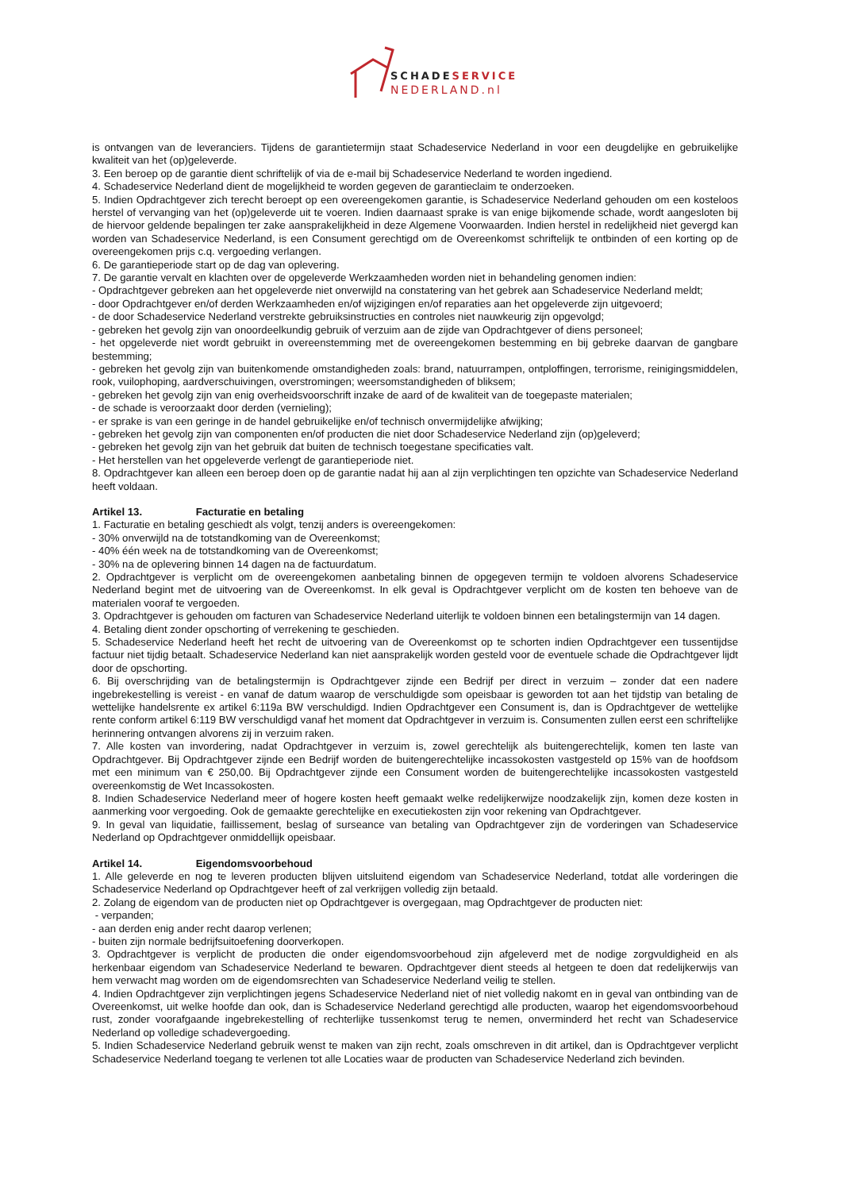SCHADESERVICE
NEDERLAND.nl
is ontvangen van de leveranciers. Tijdens de garantietermijn staat Schadeservice Nederland in voor een deugdelijke en gebruikelijke kwaliteit van het (op)geleverde.
3. Een beroep op de garantie dient schriftelijk of via de e-mail bij Schadeservice Nederland te worden ingediend.
4. Schadeservice Nederland dient de mogelijkheid te worden gegeven de garantieclaim te onderzoeken.
5. Indien Opdrachtgever zich terecht beroept op een overeengekomen garantie, is Schadeservice Nederland gehouden om een kosteloos herstel of vervanging van het (op)geleverde uit te voeren. Indien daarnaast sprake is van enige bijkomende schade, wordt aangesloten bij de hiervoor geldende bepalingen ter zake aansprakelijkheid in deze Algemene Voorwaarden. Indien herstel in redelijkheid niet gevergd kan worden van Schadeservice Nederland, is een Consument gerechtigd om de Overeenkomst schriftelijk te ontbinden of een korting op de overeengekomen prijs c.q. vergoeding verlangen.
6. De garantieperiode start op de dag van oplevering.
7. De garantie vervalt en klachten over de opgeleverde Werkzaamheden worden niet in behandeling genomen indien:
- Opdrachtgever gebreken aan het opgeleverde niet onverwijld na constatering van het gebrek aan Schadeservice Nederland meldt;
- door Opdrachtgever en/of derden Werkzaamheden en/of wijzigingen en/of reparaties aan het opgeleverde zijn uitgevoerd;
- de door Schadeservice Nederland verstrekte gebruiksinstructies en controles niet nauwkeurig zijn opgevolgd;
- gebreken het gevolg zijn van onoordeelkundig gebruik of verzuim aan de zijde van Opdrachtgever of diens personeel;
- het opgeleverde niet wordt gebruikt in overeenstemming met de overeengekomen bestemming en bij gebreke daarvan de gangbare bestemming;
- gebreken het gevolg zijn van buitenkomende omstandigheden zoals: brand, natuurrampen, ontploffingen, terrorisme, reinigingsmiddelen, rook, vuilophoping, aardverschuivingen, overstromingen; weersomstandigheden of bliksem;
- gebreken het gevolg zijn van enig overheidsvoorschrift inzake de aard of de kwaliteit van de toegepaste materialen;
- de schade is veroorzaakt door derden (vernieling);
- er sprake is van een geringe in de handel gebruikelijke en/of technisch onvermijdelijke afwijking;
- gebreken het gevolg zijn van componenten en/of producten die niet door Schadeservice Nederland zijn (op)geleverd;
- gebreken het gevolg zijn van het gebruik dat buiten de technisch toegestane specificaties valt.
- Het herstellen van het opgeleverde verlengt de garantieperiode niet.
8. Opdrachtgever kan alleen een beroep doen op de garantie nadat hij aan al zijn verplichtingen ten opzichte van Schadeservice Nederland heeft voldaan.
Artikel 13. Facturatie en betaling
1. Facturatie en betaling geschiedt als volgt, tenzij anders is overeengekomen:
- 30% onverwijld na de totstandkoming van de Overeenkomst;
- 40% één week na de totstandkoming van de Overeenkomst;
- 30% na de oplevering binnen 14 dagen na de factuurdatum.
2. Opdrachtgever is verplicht om de overeengekomen aanbetaling binnen de opgegeven termijn te voldoen alvorens Schadeservice Nederland begint met de uitvoering van de Overeenkomst. In elk geval is Opdrachtgever verplicht om de kosten ten behoeve van de materialen vooraf te vergoeden.
3. Opdrachtgever is gehouden om facturen van Schadeservice Nederland uiterlijk te voldoen binnen een betalingstermijn van 14 dagen.
4. Betaling dient zonder opschorting of verrekening te geschieden.
5. Schadeservice Nederland heeft het recht de uitvoering van de Overeenkomst op te schorten indien Opdrachtgever een tussentijdse factuur niet tijdig betaalt. Schadeservice Nederland kan niet aansprakelijk worden gesteld voor de eventuele schade die Opdrachtgever lijdt door de opschorting.
6. Bij overschrijding van de betalingstermijn is Opdrachtgever zijnde een Bedrijf per direct in verzuim – zonder dat een nadere ingebrekestelling is vereist - en vanaf de datum waarop de verschuldigde som opeisbaar is geworden tot aan het tijdstip van betaling de wettelijke handelsrente ex artikel 6:119a BW verschuldigd. Indien Opdrachtgever een Consument is, dan is Opdrachtgever de wettelijke rente conform artikel 6:119 BW verschuldigd vanaf het moment dat Opdrachtgever in verzuim is. Consumenten zullen eerst een schriftelijke herinnering ontvangen alvorens zij in verzuim raken.
7. Alle kosten van invordering, nadat Opdrachtgever in verzuim is, zowel gerechtelijk als buitengerechtelijk, komen ten laste van Opdrachtgever. Bij Opdrachtgever zijnde een Bedrijf worden de buitengerechtelijke incassokosten vastgesteld op 15% van de hoofdsom met een minimum van € 250,00. Bij Opdrachtgever zijnde een Consument worden de buitengerechtelijke incassokosten vastgesteld overeenkomstig de Wet Incassokosten.
8. Indien Schadeservice Nederland meer of hogere kosten heeft gemaakt welke redelijkerwijze noodzakelijk zijn, komen deze kosten in aanmerking voor vergoeding. Ook de gemaakte gerechtelijke en executiekosten zijn voor rekening van Opdrachtgever.
9. In geval van liquidatie, faillissement, beslag of surseance van betaling van Opdrachtgever zijn de vorderingen van Schadeservice Nederland op Opdrachtgever onmiddellijk opeisbaar.
Artikel 14. Eigendomsvoorbehoud
1. Alle geleverde en nog te leveren producten blijven uitsluitend eigendom van Schadeservice Nederland, totdat alle vorderingen die Schadeservice Nederland op Opdrachtgever heeft of zal verkrijgen volledig zijn betaald.
2. Zolang de eigendom van de producten niet op Opdrachtgever is overgegaan, mag Opdrachtgever de producten niet:
- verpanden;
- aan derden enig ander recht daarop verlenen;
- buiten zijn normale bedrijfsuitoefening doorverkopen.
3. Opdrachtgever is verplicht de producten die onder eigendomsvoorbehoud zijn afgeleverd met de nodige zorgvuldigheid en als herkenbaar eigendom van Schadeservice Nederland te bewaren. Opdrachtgever dient steeds al hetgeen te doen dat redelijkerwijs van hem verwacht mag worden om de eigendomsrechten van Schadeservice Nederland veilig te stellen.
4. Indien Opdrachtgever zijn verplichtingen jegens Schadeservice Nederland niet of niet volledig nakomt en in geval van ontbinding van de Overeenkomst, uit welke hoofde dan ook, dan is Schadeservice Nederland gerechtigd alle producten, waarop het eigendomsvoorbehoud rust, zonder voorafgaande ingebrekestelling of rechterlijke tussenkomst terug te nemen, onverminderd het recht van Schadeservice Nederland op volledige schadevergoeding.
5. Indien Schadeservice Nederland gebruik wenst te maken van zijn recht, zoals omschreven in dit artikel, dan is Opdrachtgever verplicht Schadeservice Nederland toegang te verlenen tot alle Locaties waar de producten van Schadeservice Nederland zich bevinden.